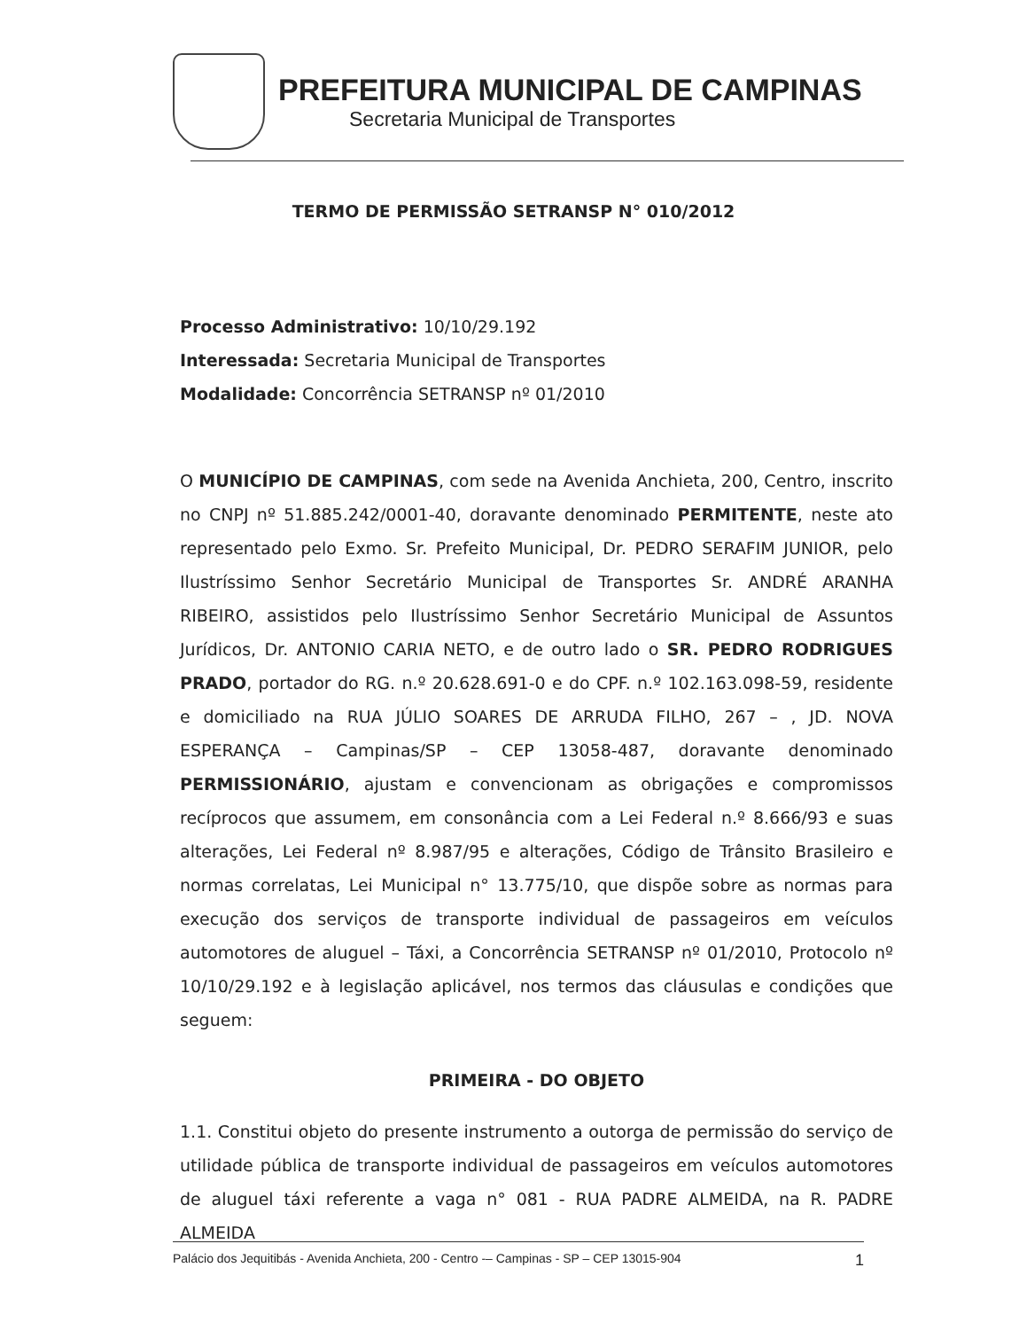PREFEITURA MUNICIPAL DE CAMPINAS
Secretaria Municipal de Transportes
TERMO DE PERMISSÃO SETRANSP N° 010/2012
Processo Administrativo: 10/10/29.192
Interessada: Secretaria Municipal de Transportes
Modalidade: Concorrência SETRANSP nº 01/2010
O MUNICÍPIO DE CAMPINAS, com sede na Avenida Anchieta, 200, Centro, inscrito no CNPJ nº 51.885.242/0001-40, doravante denominado PERMITENTE, neste ato representado pelo Exmo. Sr. Prefeito Municipal, Dr. PEDRO SERAFIM JUNIOR, pelo Ilustríssimo Senhor Secretário Municipal de Transportes Sr. ANDRÉ ARANHA RIBEIRO, assistidos pelo Ilustríssimo Senhor Secretário Municipal de Assuntos Jurídicos, Dr. ANTONIO CARIA NETO, e de outro lado o SR. PEDRO RODRIGUES PRADO, portador do RG. n.º 20.628.691-0 e do CPF. n.º 102.163.098-59, residente e domiciliado na RUA JÚLIO SOARES DE ARRUDA FILHO, 267 – , JD. NOVA ESPERANÇA – Campinas/SP – CEP 13058-487, doravante denominado PERMISSIONÁRIO, ajustam e convencionam as obrigações e compromissos recíprocos que assumem, em consonância com a Lei Federal n.º 8.666/93 e suas alterações, Lei Federal nº 8.987/95 e alterações, Código de Trânsito Brasileiro e normas correlatas, Lei Municipal n° 13.775/10, que dispõe sobre as normas para execução dos serviços de transporte individual de passageiros em veículos automotores de aluguel – Táxi, a Concorrência SETRANSP nº 01/2010, Protocolo nº 10/10/29.192 e à legislação aplicável, nos termos das cláusulas e condições que seguem:
PRIMEIRA - DO OBJETO
1.1. Constitui objeto do presente instrumento a outorga de permissão do serviço de utilidade pública de transporte individual de passageiros em veículos automotores de aluguel táxi referente a vaga n° 081 - RUA PADRE ALMEIDA, na R. PADRE ALMEIDA
Palácio dos Jequitibás - Avenida Anchieta, 200 - Centro -– Campinas - SP – CEP 13015-904 1